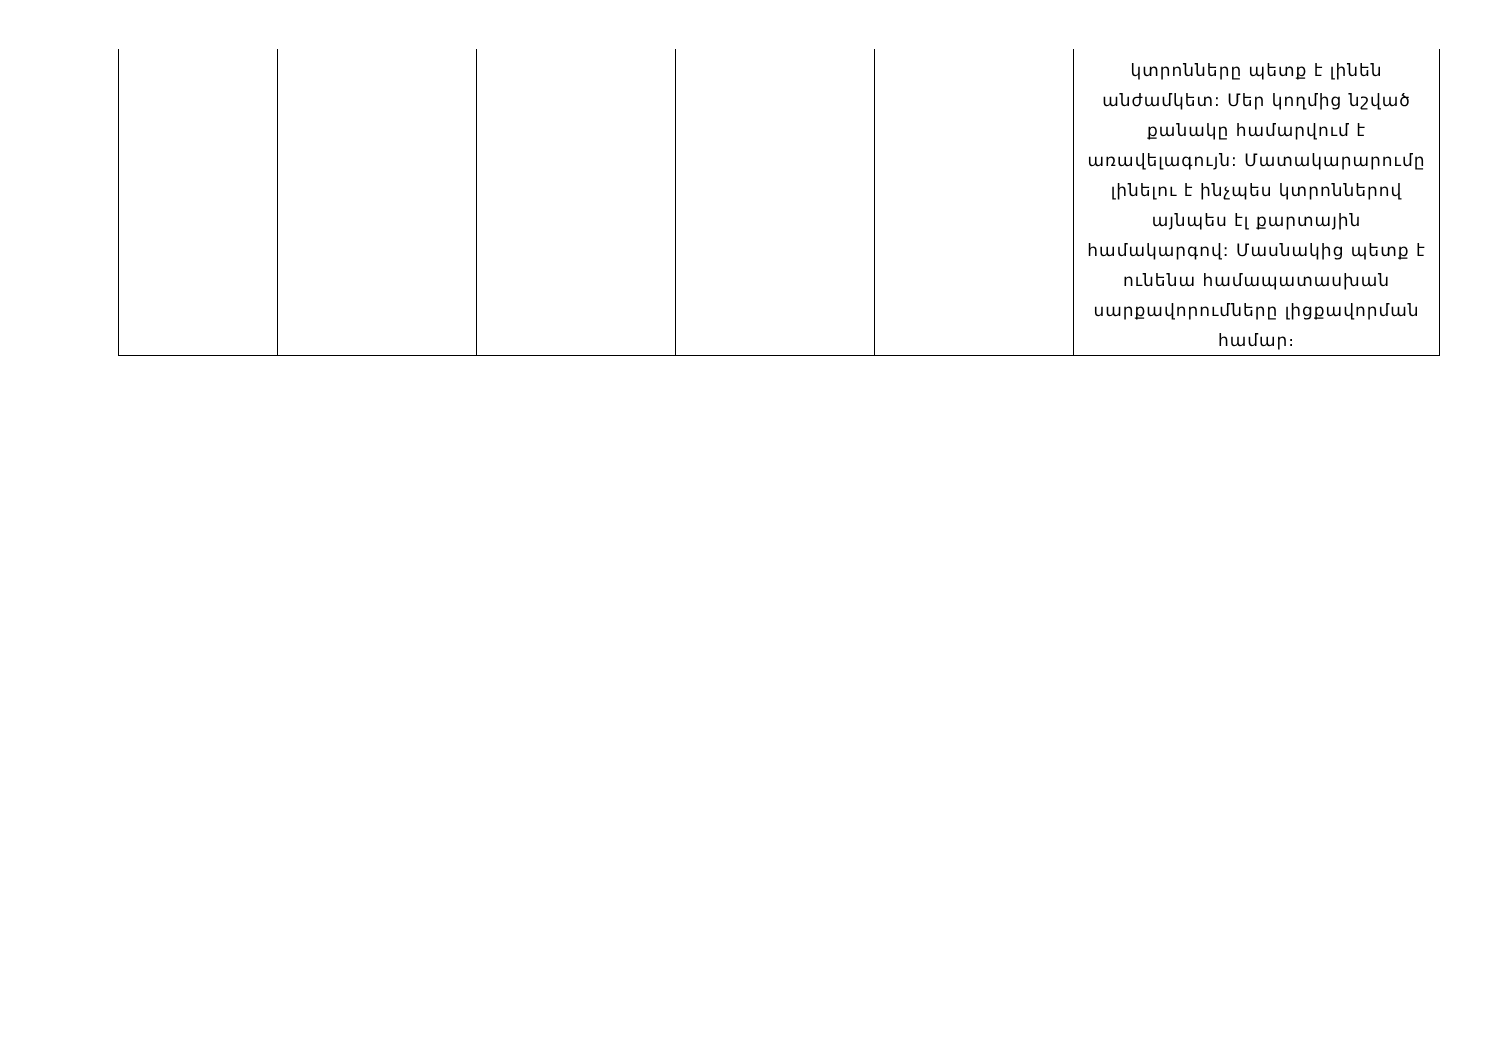| | | | | | կտրոնները պետք է լինեն անժամկետ: Մեր կողմից նշված քանակը համարվում է առավելագույն: Մատակարարումը լինելու է ինչպես կտրոններով այնպես էլ քարտային համակարգով: Մասնակից պետք է ունենա համապատասխան սարքավորումները լիցքավորման համար։ |